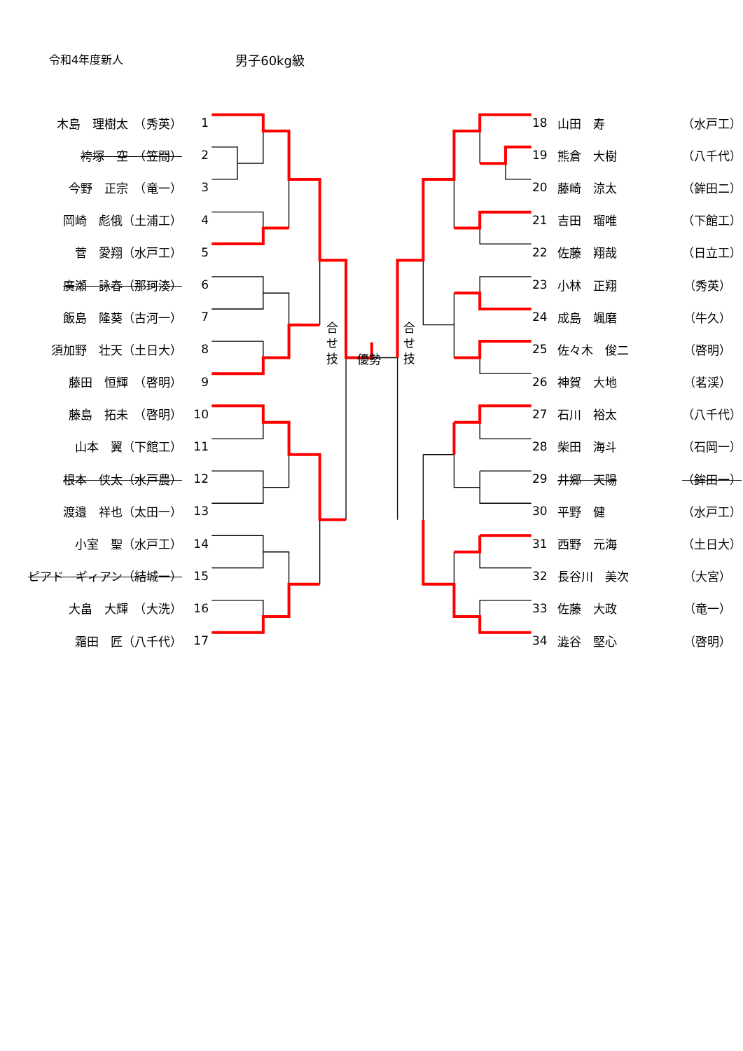令和4年度新人 男子60kg級
木島　理樹太　（秀英） 1
袴塚　空　（笠間） 2
今野　正宗　（竜一） 3
岡崎　彪俄（土浦工） 4
菅　愛翔（水戸工） 5
廣瀬　詠春（那珂湊） 6
飯島　隆葵（古河一） 7
須加野　壮天（土日大） 8
藤田　恒輝　（啓明） 9
藤島　拓未　（啓明） 10
山本　翼（下館工） 11
根本　侠太（水戸農） 12
渡邉　祥也（太田一） 13
小室　聖（水戸工） 14
ピアド　ギィアン（結城一） 15
大畠　大輝　（大洗） 16
霜田　匠（八千代） 17
合
せ
技
優勢
合
せ
技
18 山田　寿 （水戸工）
19 熊倉　大樹 （八千代）
20 藤崎　涼太 （鉾田二）
21 吉田　瑠唯 （下館工）
22 佐藤　翔哉 （日立工）
23 小林　正翔 （秀英）
24 成島　颯磨 （牛久）
25 佐々木　俊二 （啓明）
26 神賀　大地 （茗渓）
27 石川　裕太 （八千代）
28 柴田　海斗 （石岡一）
29 井郷　天陽 （鉾田一）
30 平野　健 （水戸工）
31 西野　元海 （土日大）
32 長谷川　美次 （大宮）
33 佐藤　大政 （竜一）
34 澁谷　堅心 （啓明）